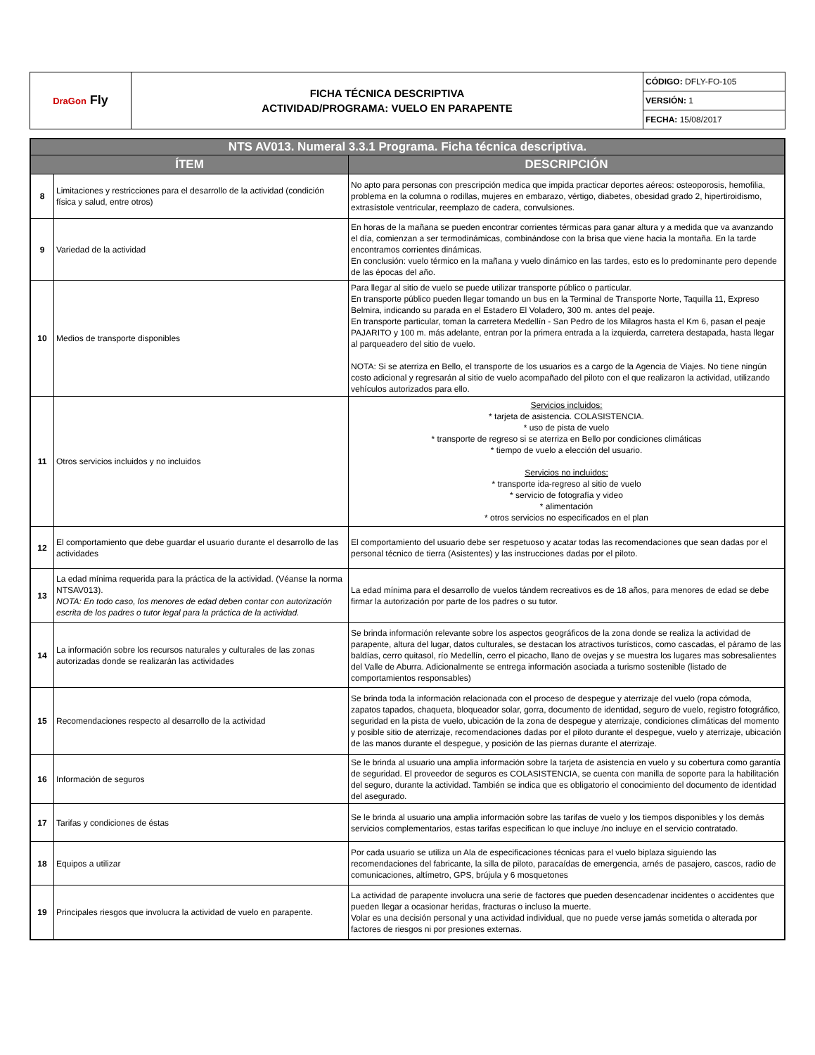| DraGon Fly | FICHA TÉCNICA DESCRIPTIVA ACTIVIDAD/PROGRAMA: VUELO EN PARAPENTE | CÓDIGO: DFLY-FO-105 |
| | | VERSIÓN: 1 |
| | | FECHA: 15/08/2017 |
| NTS AV013. Numeral 3.3.1 Programa. Ficha técnica descriptiva. | | |
| --- | --- | --- |
| ÍTEM | | DESCRIPCIÓN |
| 8 | Limitaciones y restricciones para el desarrollo de la actividad (condición física y salud, entre otros) | No apto para personas con prescripción medica que impida practicar deportes aéreos: osteoporosis, hemofilia, problema en la columna o rodillas, mujeres en embarazo, vértigo, diabetes, obesidad grado 2, hipertiroidismo, extrasístole ventricular, reemplazo de cadera, convulsiones. |
| 9 | Variedad de la actividad | En horas de la mañana se pueden encontrar corrientes térmicas para ganar altura y a medida que va avanzando el día, comienzan a ser termodinámicas, combinándose con la brisa que viene hacia la montaña. En la tarde encontramos corrientes dinámicas. En conclusión: vuelo térmico en la mañana y vuelo dinámico en las tardes, esto es lo predominante pero depende de las épocas del año. |
| 10 | Medios de transporte disponibles | Para llegar al sitio de vuelo se puede utilizar transporte público o particular. En transporte público pueden llegar tomando un bus en la Terminal de Transporte Norte, Taquilla 11, Expreso Belmira, indicando su parada en el Estadero El Voladero, 300 m. antes del peaje. En transporte particular, toman la carretera Medellín - San Pedro de los Milagros hasta el Km 6, pasan el peaje PAJARITO y 100 m. más adelante, entran por la primera entrada a la izquierda, carretera destapada, hasta llegar al parqueadero del sitio de vuelo. NOTA: Si se aterriza en Bello, el transporte de los usuarios es a cargo de la Agencia de Viajes. No tiene ningún costo adicional y regresarán al sitio de vuelo acompañado del piloto con el que realizaron la actividad, utilizando vehículos autorizados para ello. |
| 11 | Otros servicios incluidos y no incluidos | Servicios incluidos: * tarjeta de asistencia. COLASISTENCIA. * uso de pista de vuelo * transporte de regreso si se aterriza en Bello por condiciones climáticas * tiempo de vuelo a elección del usuario. Servicios no incluidos: * transporte ida-regreso al sitio de vuelo * servicio de fotografía y video * alimentación * otros servicios no especificados en el plan |
| 12 | El comportamiento que debe guardar el usuario durante el desarrollo de las actividades | El comportamiento del usuario debe ser respetuoso y acatar todas las recomendaciones que sean dadas por el personal técnico de tierra (Asistentes) y las instrucciones dadas por el piloto. |
| 13 | La edad mínima requerida para la práctica de la actividad. (Véanse la norma NTSAV013). NOTA: En todo caso, los menores de edad deben contar con autorización escrita de los padres o tutor legal para la práctica de la actividad. | La edad mínima para el desarrollo de vuelos tándem recreativos es de 18 años, para menores de edad se debe firmar la autorización por parte de los padres o su tutor. |
| 14 | La información sobre los recursos naturales y culturales de las zonas autorizadas donde se realizarán las actividades | Se brinda información relevante sobre los aspectos geográficos de la zona donde se realiza la actividad de parapente, altura del lugar, datos culturales, se destacan los atractivos turísticos, como cascadas, el páramo de las baldías, cerro quitasol, río Medellín, cerro el picacho, llano de ovejas y se muestra los lugares mas sobresalientes del Valle de Aburra. Adicionalmente se entrega información asociada a turismo sostenible (listado de comportamientos responsables) |
| 15 | Recomendaciones respecto al desarrollo de la actividad | Se brinda toda la información relacionada con el proceso de despegue y aterrizaje del vuelo (ropa cómoda, zapatos tapados, chaqueta, bloqueador solar, gorra, documento de identidad, seguro de vuelo, registro fotográfico, seguridad en la pista de vuelo, ubicación de la zona de despegue y aterrizaje, condiciones climáticas del momento y posible sitio de aterrizaje, recomendaciones dadas por el piloto durante el despegue, vuelo y aterrizaje, ubicación de las manos durante el despegue, y posición de las piernas durante el aterrizaje. |
| 16 | Información de seguros | Se le brinda al usuario una amplia información sobre la tarjeta de asistencia en vuelo y su cobertura como garantía de seguridad. El proveedor de seguros es COLASISTENCIA, se cuenta con manilla de soporte para la habilitación del seguro, durante la actividad. También se indica que es obligatorio el conocimiento del documento de identidad del asegurado. |
| 17 | Tarifas y condiciones de éstas | Se le brinda al usuario una amplia información sobre las tarifas de vuelo y los tiempos disponibles y los demás servicios complementarios, estas tarifas especifican lo que incluye /no incluye en el servicio contratado. |
| 18 | Equipos a utilizar | Por cada usuario se utiliza un Ala de especificaciones técnicas para el vuelo biplaza siguiendo las recomendaciones del fabricante, la silla de piloto, paracaídas de emergencia, arnés de pasajero, cascos, radio de comunicaciones, altímetro, GPS, brújula y 6 mosquetones |
| 19 | Principales riesgos que involucra la actividad de vuelo en parapente. | La actividad de parapente involucra una serie de factores que pueden desencadenar incidentes o accidentes que pueden llegar a ocasionar heridas, fracturas o incluso la muerte. Volar es una decisión personal y una actividad individual, que no puede verse jamás sometida o alterada por factores de riesgos ni por presiones externas. |